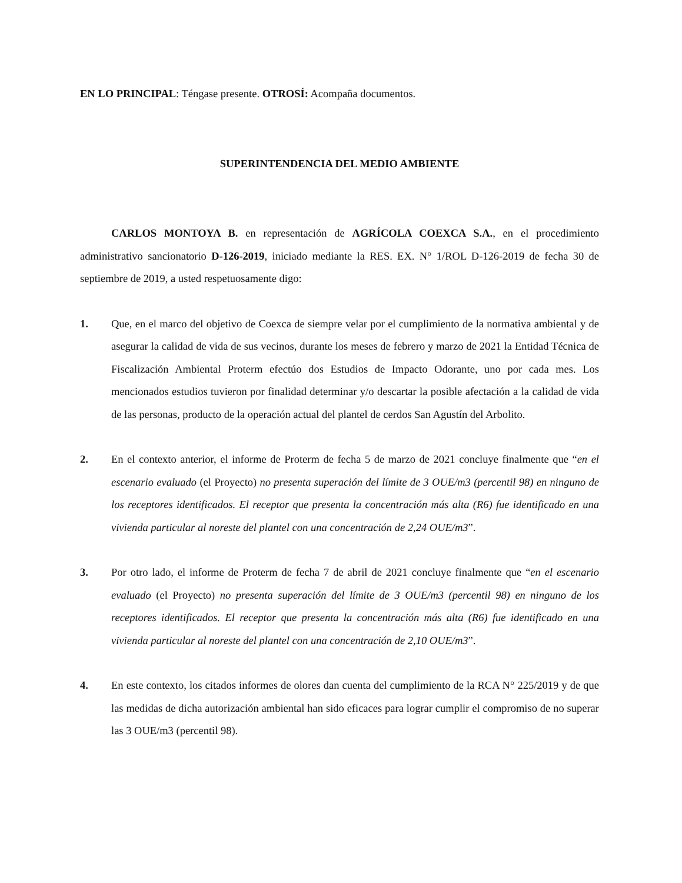EN LO PRINCIPAL: Téngase presente. OTROSÍ: Acompaña documentos.
SUPERINTENDENCIA DEL MEDIO AMBIENTE
CARLOS MONTOYA B. en representación de AGRÍCOLA COEXCA S.A., en el procedimiento administrativo sancionatorio D-126-2019, iniciado mediante la RES. EX. N° 1/ROL D-126-2019 de fecha 30 de septiembre de 2019, a usted respetuosamente digo:
1. Que, en el marco del objetivo de Coexca de siempre velar por el cumplimiento de la normativa ambiental y de asegurar la calidad de vida de sus vecinos, durante los meses de febrero y marzo de 2021 la Entidad Técnica de Fiscalización Ambiental Proterm efectúo dos Estudios de Impacto Odorante, uno por cada mes. Los mencionados estudios tuvieron por finalidad determinar y/o descartar la posible afectación a la calidad de vida de las personas, producto de la operación actual del plantel de cerdos San Agustín del Arbolito.
2. En el contexto anterior, el informe de Proterm de fecha 5 de marzo de 2021 concluye finalmente que “en el escenario evaluado (el Proyecto) no presenta superación del límite de 3 OUE/m3 (percentil 98) en ninguno de los receptores identificados. El receptor que presenta la concentración más alta (R6) fue identificado en una vivienda particular al noreste del plantel con una concentración de 2,24 OUE/m3”.
3. Por otro lado, el informe de Proterm de fecha 7 de abril de 2021 concluye finalmente que “en el escenario evaluado (el Proyecto) no presenta superación del límite de 3 OUE/m3 (percentil 98) en ninguno de los receptores identificados. El receptor que presenta la concentración más alta (R6) fue identificado en una vivienda particular al noreste del plantel con una concentración de 2,10 OUE/m3”.
4. En este contexto, los citados informes de olores dan cuenta del cumplimiento de la RCA N° 225/2019 y de que las medidas de dicha autorización ambiental han sido eficaces para lograr cumplir el compromiso de no superar las 3 OUE/m3 (percentil 98).